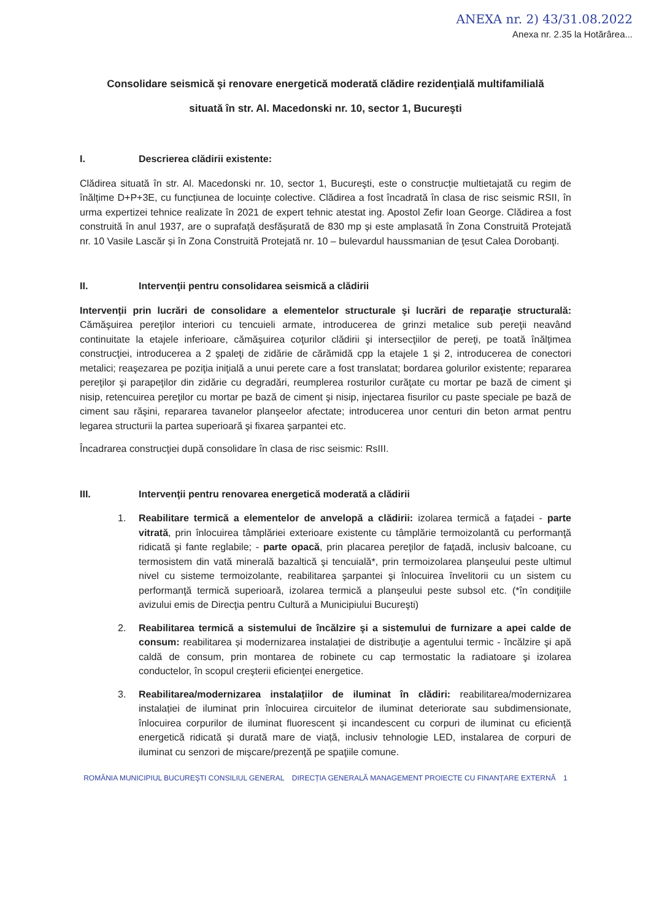ANEXA nr. 2) 43/31.08.2022
Anexa nr. 2.35 la Hotărârea...
Consolidare seismică şi renovare energetică moderată clădire rezidenţială multifamilială
situată în str. Al. Macedonski nr. 10, sector 1, Bucureşti
I. Descrierea clădirii existente:
Clădirea situată în str. Al. Macedonski nr. 10, sector 1, Bucureşti, este o construcție multietajată cu regim de înălțime D+P+3E, cu funcțiunea de locuințe colective. Clădirea a fost încadrată în clasa de risc seismic RSII, în urma expertizei tehnice realizate în 2021 de expert tehnic atestat ing. Apostol Zefir Ioan George. Clădirea a fost construită în anul 1937, are o suprafață desfășurată de 830 mp și este amplasată în Zona Construită Protejată nr. 10 Vasile Lascăr și în Zona Construită Protejată nr. 10 – bulevardul haussmanian de ţesut Calea Dorobanţi.
II. Intervenţii pentru consolidarea seismică a clădirii
Intervenții prin lucrări de consolidare a elementelor structurale şi lucrări de reparaţie structurală: Cămăşuirea pereţilor interiori cu tencuieli armate, introducerea de grinzi metalice sub pereţii neavând continuitate la etajele inferioare, cămăşuirea coţurilor clădirii şi intersecţiilor de pereţi, pe toată înălţimea construcţiei, introducerea a 2 şpaleţi de zidărie de cărămidă cpp la etajele 1 şi 2, introducerea de conectori metalici; reaşezarea pe poziţia iniţială a unui perete care a fost translatat; bordarea golurilor existente; repararea pereţilor şi parapeţilor din zidărie cu degradări, reumplerea rosturilor curăţate cu mortar pe bază de ciment şi nisip, retencuirea pereţilor cu mortar pe bază de ciment şi nisip, injectarea fisurilor cu paste speciale pe bază de ciment sau răşini, repararea tavanelor planşeelor afectate; introducerea unor centuri din beton armat pentru legarea structurii la partea superioară şi fixarea şarpantei etc.
Încadrarea construcţiei după consolidare în clasa de risc seismic: RsIII.
III. Intervenţii pentru renovarea energetică moderată a clădirii
1. Reabilitare termică a elementelor de anvelopă a clădirii: izolarea termică a faţadei - parte vitrată, prin înlocuirea tâmplăriei exterioare existente cu tâmplărie termoizolantă cu performanţă ridicată şi fante reglabile; - parte opacă, prin placarea pereţilor de faţadă, inclusiv balcoane, cu termosistem din vată minerală bazaltică şi tencuială*, prin termoizolarea planşeului peste ultimul nivel cu sisteme termoizolante, reabilitarea şarpantei şi înlocuirea învelitorii cu un sistem cu performanţă termică superioară, izolarea termică a planşeului peste subsol etc. (*în condiţiile avizului emis de Direcţia pentru Cultură a Municipiului Bucureşti)
2. Reabilitarea termică a sistemului de încălzire şi a sistemului de furnizare a apei calde de consum: reabilitarea și modernizarea instalației de distribuţie a agentului termic - încălzire şi apă caldă de consum, prin montarea de robinete cu cap termostatic la radiatoare şi izolarea conductelor, în scopul creşterii eficienţei energetice.
3. Reabilitarea/modernizarea instalațiilor de iluminat în clădiri: reabilitarea/modernizarea instalației de iluminat prin înlocuirea circuitelor de iluminat deteriorate sau subdimensionate, înlocuirea corpurilor de iluminat fluorescent și incandescent cu corpuri de iluminat cu eficiență energetică ridicată și durată mare de viață, inclusiv tehnologie LED, instalarea de corpuri de iluminat cu senzori de mişcare/prezenţă pe spaţiile comune.
ROMÂNIA MUNICIPIUL BUCUREŞTI CONSILIUL GENERAL DIRECȚIA GENERALĂ MANAGEMENT PROIECTE CU FINANȚARE EXTERNĂ 1